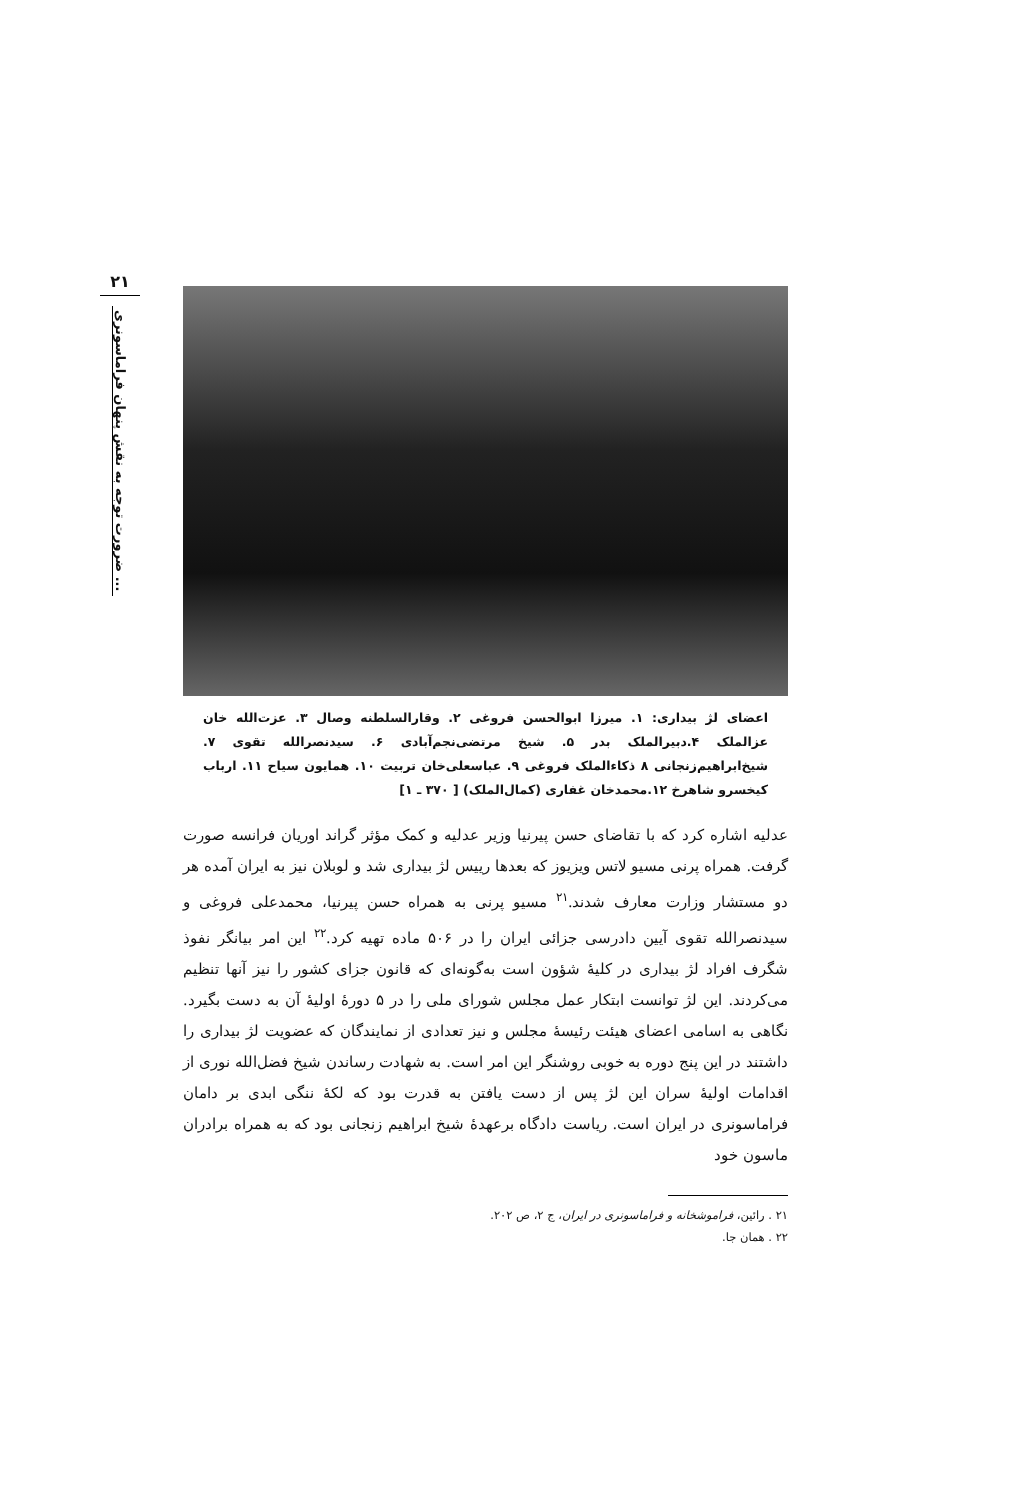۲۱
ضرورت توجه به نقش پنهان فراماسونری ...
اعضای لژ بیداری: ۱. میرزا ابوالحسن فروغی ۲. وقارالسلطنه وصال ۳. عزت‌الله خان عزالملک ۴.دبیرالملک بدر ۵. شیخ مرتضی‌نجم‌آبادی ۶. سیدنصرالله تقوی ۷. شیخ‌ابراهیم‌زنجانی ۸ ذکاءالملک فروغی ۹. عباسعلی‌خان تربیت ۱۰. همایون سیاح ۱۱. ارباب کیخسرو شاهرخ ۱۲.محمدخان غفاری (کمال‌الملک) [ ۳۷۰ ـ ۱]
عدلیه اشاره کرد که با تقاضای حسن پیرنیا وزیر عدلیه و کمک مؤثر گراند اوریان فرانسه صورت گرفت. همراه پرنی مسیو لاتس ویزیوز که بعدها رییس لژ بیداری شد و لوبلان نیز به ایران آمده هر دو مستشار وزارت معارف شدند.<sup>۲۱</sup> مسیو پرنی به همراه حسن پیرنیا، محمدعلی فروغی و سیدنصرالله تقوی آیین دادرسی جزائی ایران را در ۵۰۶ ماده تهیه کرد.<sup>۲۲</sup> این امر بیانگر نفوذ شگرف افراد لژ بیداری در کلیهٔ شؤون است به‌گونه‌ای که قانون جزای کشور را نیز آنها تنظیم می‌کردند. این لژ توانست ابتکار عمل مجلس شورای ملی را در ۵ دورهٔ اولیهٔ آن به دست بگیرد. نگاهی به اسامی اعضای هیئت رئیسهٔ مجلس و نیز تعدادی از نمایندگان که عضویت لژ بیداری را داشتند در این پنج دوره به خوبی روشنگر این امر است. به شهادت رساندن شیخ فضل‌الله نوری از اقدامات اولیهٔ سران این لژ پس از دست یافتن به قدرت بود که لکهٔ ننگی ابدی بر دامان فراماسونری در ایران است. ریاست دادگاه برعهدهٔ شیخ ابراهیم زنجانی بود که به همراه برادران ماسون خود
۲۱ . رائین، فراموشخانه و فراماسونری در ایران، ج ۲، ص ۲۰۲.
۲۲ . همان جا.